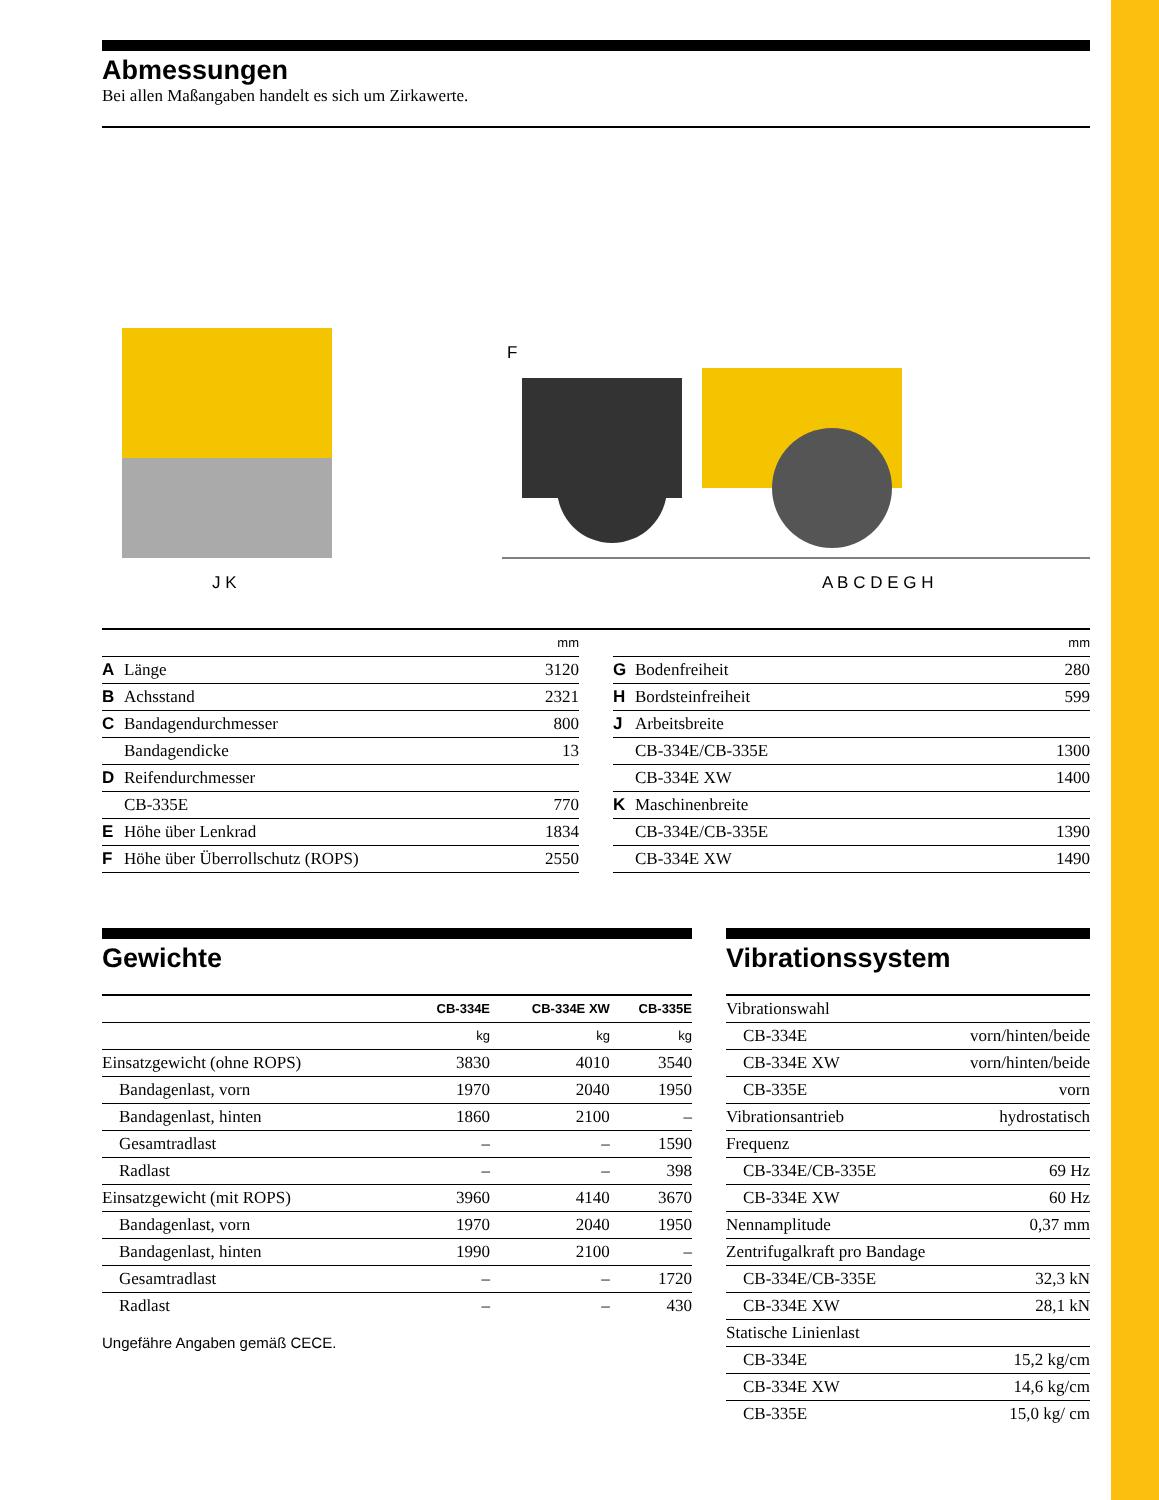Abmessungen
Bei allen Maßangaben handelt es sich um Zirkawerte.
J K
F
A B C D E G H
| | | mm |
| A | Länge | 3120 |
| B | Achsstand | 2321 |
| C | Bandagendurchmesser | 800 |
| | Bandagendicke | 13 |
| D | Reifendurchmesser | |
| | CB-335E | 770 |
| E | Höhe über Lenkrad | 1834 |
| F | Höhe über Überrollschutz (ROPS) | 2550 |
| | | mm |
| G | Bodenfreiheit | 280 |
| H | Bordsteinfreiheit | 599 |
| J | Arbeitsbreite | |
| | CB-334E/CB-335E | 1300 |
| | CB-334E XW | 1400 |
| K | Maschinenbreite | |
| | CB-334E/CB-335E | 1390 |
| | CB-334E XW | 1490 |
Gewichte
| | CB-334E | CB-334E XW | CB-335E |
| --- | --- | --- | --- |
| | kg | kg | kg |
| Einsatzgewicht (ohne ROPS) | 3830 | 4010 | 3540 |
| Bandagenlast, vorn | 1970 | 2040 | 1950 |
| Bandagenlast, hinten | 1860 | 2100 | – |
| Gesamtradlast | – | – | 1590 |
| Radlast | – | – | 398 |
| Einsatzgewicht (mit ROPS) | 3960 | 4140 | 3670 |
| Bandagenlast, vorn | 1970 | 2040 | 1950 |
| Bandagenlast, hinten | 1990 | 2100 | – |
| Gesamtradlast | – | – | 1720 |
| Radlast | – | – | 430 |
Ungefähre Angaben gemäß CECE.
Vibrationssystem
| Vibrationswahl | |
| CB-334E | vorn/hinten/beide |
| CB-334E XW | vorn/hinten/beide |
| CB-335E | vorn |
| Vibrationsantrieb | hydrostatisch |
| Frequenz | |
| CB-334E/CB-335E | 69 Hz |
| CB-334E XW | 60 Hz |
| Nennamplitude | 0,37 mm |
| Zentrifugalkraft pro Bandage | |
| CB-334E/CB-335E | 32,3 kN |
| CB-334E XW | 28,1 kN |
| Statische Linienlast | |
| CB-334E | 15,2 kg/cm |
| CB-334E XW | 14,6 kg/cm |
| CB-335E | 15,0 kg/ cm |